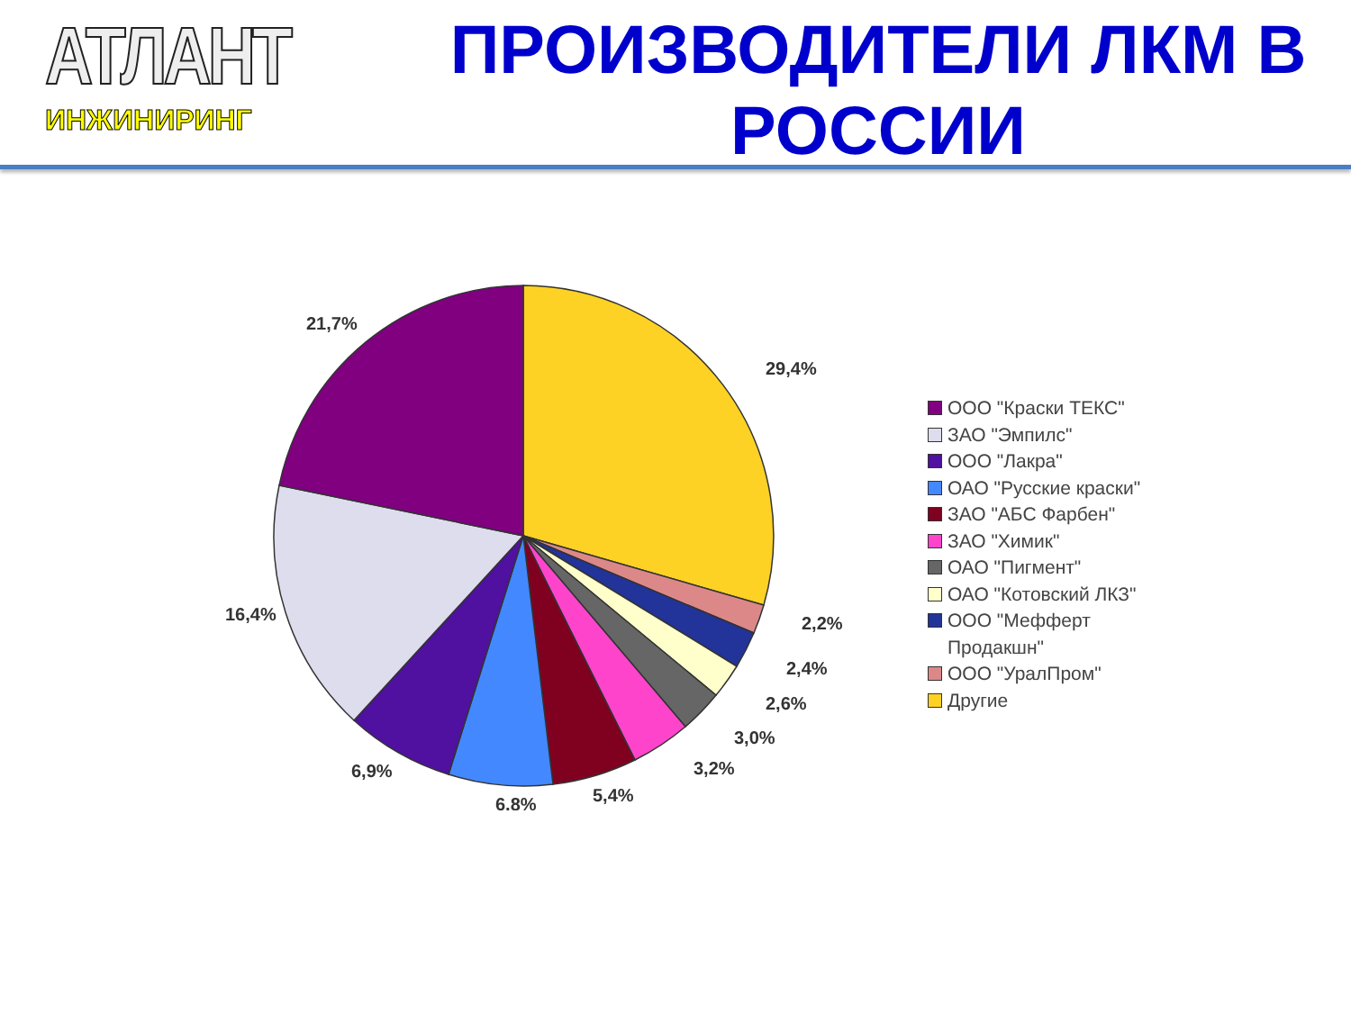АТЛАНТ
ИНЖИНИРИНГ
ПРОИЗВОДИТЕЛИ ЛКМ В РОССИИ
21,7%
29,4%
16,4%
2,2%
2,4%
2,6%
3,0%
3,2%
5,4%
6,8%
6,9%
ООО "Краски ТЕКС"
ЗАО "Эмпилс"
ООО "Лакра"
ОАО "Русские краски"
ЗАО "АБС Фарбен"
ЗАО "Химик"
ОАО "Пигмент"
ОАО "Котовский ЛКЗ"
ООО "Мефферт
Продакшн"
ООО "УралПром"
Другие